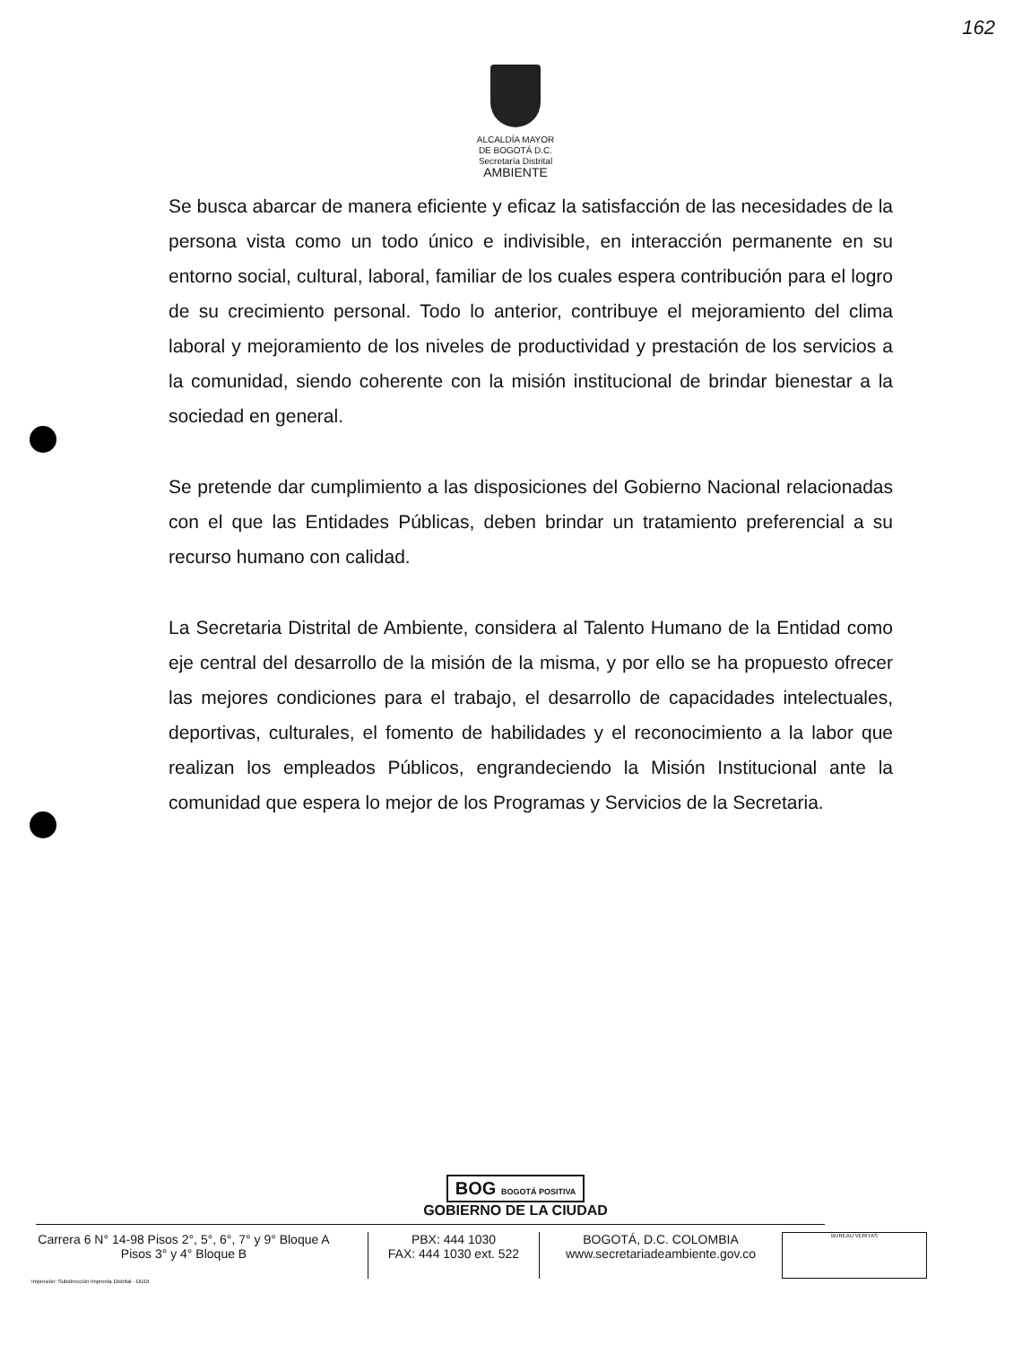162
ALCALDÍA MAYOR
DE BOGOTÁ D.C.
Secretaría Distrital
AMBIENTE
Se busca abarcar de manera eficiente y eficaz la satisfacción de las necesidades de la persona vista como un todo único e indivisible, en interacción permanente en su entorno social, cultural, laboral, familiar de los cuales espera contribución para el logro de su crecimiento personal. Todo lo anterior, contribuye el mejoramiento del clima laboral y mejoramiento de los niveles de productividad y prestación de los servicios a la comunidad, siendo coherente con la misión institucional de brindar bienestar a la sociedad en general.
Se pretende dar cumplimiento a las disposiciones del Gobierno Nacional relacionadas con el que las Entidades Públicas, deben brindar un tratamiento preferencial a su recurso humano con calidad.
La Secretaria Distrital de Ambiente, considera al Talento Humano de la Entidad como eje central del desarrollo de la misión de la misma, y por ello se ha propuesto ofrecer las mejores condiciones para el trabajo, el desarrollo de capacidades intelectuales, deportivas, culturales, el fomento de habilidades y el reconocimiento a la labor que realizan los empleados Públicos, engrandeciendo la Misión Institucional ante la comunidad que espera lo mejor de los Programas y Servicios de la Secretaria.
BOG BOGOTÁ POSITIVA
GOBIERNO DE LA CIUDAD
Carrera 6 N° 14-98 Pisos 2°, 5°, 6°, 7° y 9° Bloque A
Pisos 3° y 4° Bloque B
PBX: 444 1030
FAX: 444 1030 ext. 522
BOGOTÁ, D.C. COLOMBIA
www.secretariadeambiente.gov.co
BUREAU VERITAS
Impresión: Subdirección Imprenta Distrital - DDDI